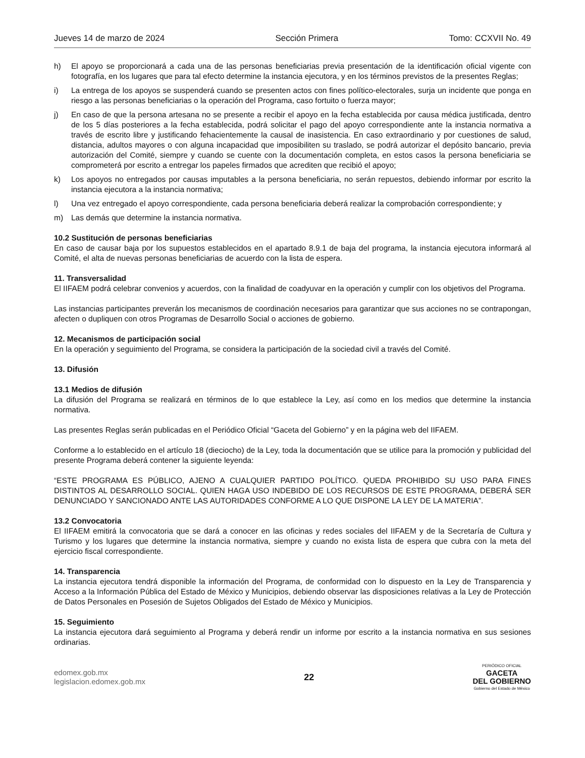Jueves 14 de marzo de 2024 Sección Primera Tomo: CCXVII No. 49
h) El apoyo se proporcionará a cada una de las personas beneficiarias previa presentación de la identificación oficial vigente con fotografía, en los lugares que para tal efecto determine la instancia ejecutora, y en los términos previstos de la presentes Reglas;
i) La entrega de los apoyos se suspenderá cuando se presenten actos con fines político-electorales, surja un incidente que ponga en riesgo a las personas beneficiarias o la operación del Programa, caso fortuito o fuerza mayor;
j) En caso de que la persona artesana no se presente a recibir el apoyo en la fecha establecida por causa médica justificada, dentro de los 5 días posteriores a la fecha establecida, podrá solicitar el pago del apoyo correspondiente ante la instancia normativa a través de escrito libre y justificando fehacientemente la causal de inasistencia. En caso extraordinario y por cuestiones de salud, distancia, adultos mayores o con alguna incapacidad que imposibiliten su traslado, se podrá autorizar el depósito bancario, previa autorización del Comité, siempre y cuando se cuente con la documentación completa, en estos casos la persona beneficiaria se comprometerá por escrito a entregar los papeles firmados que acrediten que recibió el apoyo;
k) Los apoyos no entregados por causas imputables a la persona beneficiaria, no serán repuestos, debiendo informar por escrito la instancia ejecutora a la instancia normativa;
l) Una vez entregado el apoyo correspondiente, cada persona beneficiaria deberá realizar la comprobación correspondiente; y
m) Las demás que determine la instancia normativa.
10.2 Sustitución de personas beneficiarias
En caso de causar baja por los supuestos establecidos en el apartado 8.9.1 de baja del programa, la instancia ejecutora informará al Comité, el alta de nuevas personas beneficiarias de acuerdo con la lista de espera.
11. Transversalidad
El IIFAEM podrá celebrar convenios y acuerdos, con la finalidad de coadyuvar en la operación y cumplir con los objetivos del Programa.
Las instancias participantes preverán los mecanismos de coordinación necesarios para garantizar que sus acciones no se contrapongan, afecten o dupliquen con otros Programas de Desarrollo Social o acciones de gobierno.
12. Mecanismos de participación social
En la operación y seguimiento del Programa, se considera la participación de la sociedad civil a través del Comité.
13. Difusión
13.1 Medios de difusión
La difusión del Programa se realizará en términos de lo que establece la Ley, así como en los medios que determine la instancia normativa.
Las presentes Reglas serán publicadas en el Periódico Oficial “Gaceta del Gobierno” y en la página web del IIFAEM.
Conforme a lo establecido en el artículo 18 (dieciocho) de la Ley, toda la documentación que se utilice para la promoción y publicidad del presente Programa deberá contener la siguiente leyenda:
“ESTE PROGRAMA ES PÚBLICO, AJENO A CUALQUIER PARTIDO POLÍTICO. QUEDA PROHIBIDO SU USO PARA FINES DISTINTOS AL DESARROLLO SOCIAL. QUIEN HAGA USO INDEBIDO DE LOS RECURSOS DE ESTE PROGRAMA, DEBERÁ SER DENUNCIADO Y SANCIONADO ANTE LAS AUTORIDADES CONFORME A LO QUE DISPONE LA LEY DE LA MATERIA”.
13.2 Convocatoria
El IIFAEM emitirá la convocatoria que se dará a conocer en las oficinas y redes sociales del IIFAEM y de la Secretaría de Cultura y Turismo y los lugares que determine la instancia normativa, siempre y cuando no exista lista de espera que cubra con la meta del ejercicio fiscal correspondiente.
14. Transparencia
La instancia ejecutora tendrá disponible la información del Programa, de conformidad con lo dispuesto en la Ley de Transparencia y Acceso a la Información Pública del Estado de México y Municipios, debiendo observar las disposiciones relativas a la Ley de Protección de Datos Personales en Posesión de Sujetos Obligados del Estado de México y Municipios.
15. Seguimiento
La instancia ejecutora dará seguimiento al Programa y deberá rendir un informe por escrito a la instancia normativa en sus sesiones ordinarias.
edomex.gob.mx
legislacion.edomex.gob.mx
22
PERIÓDICO OFICIAL
GACETA
DEL GOBIERNO
Gobierno del Estado de México